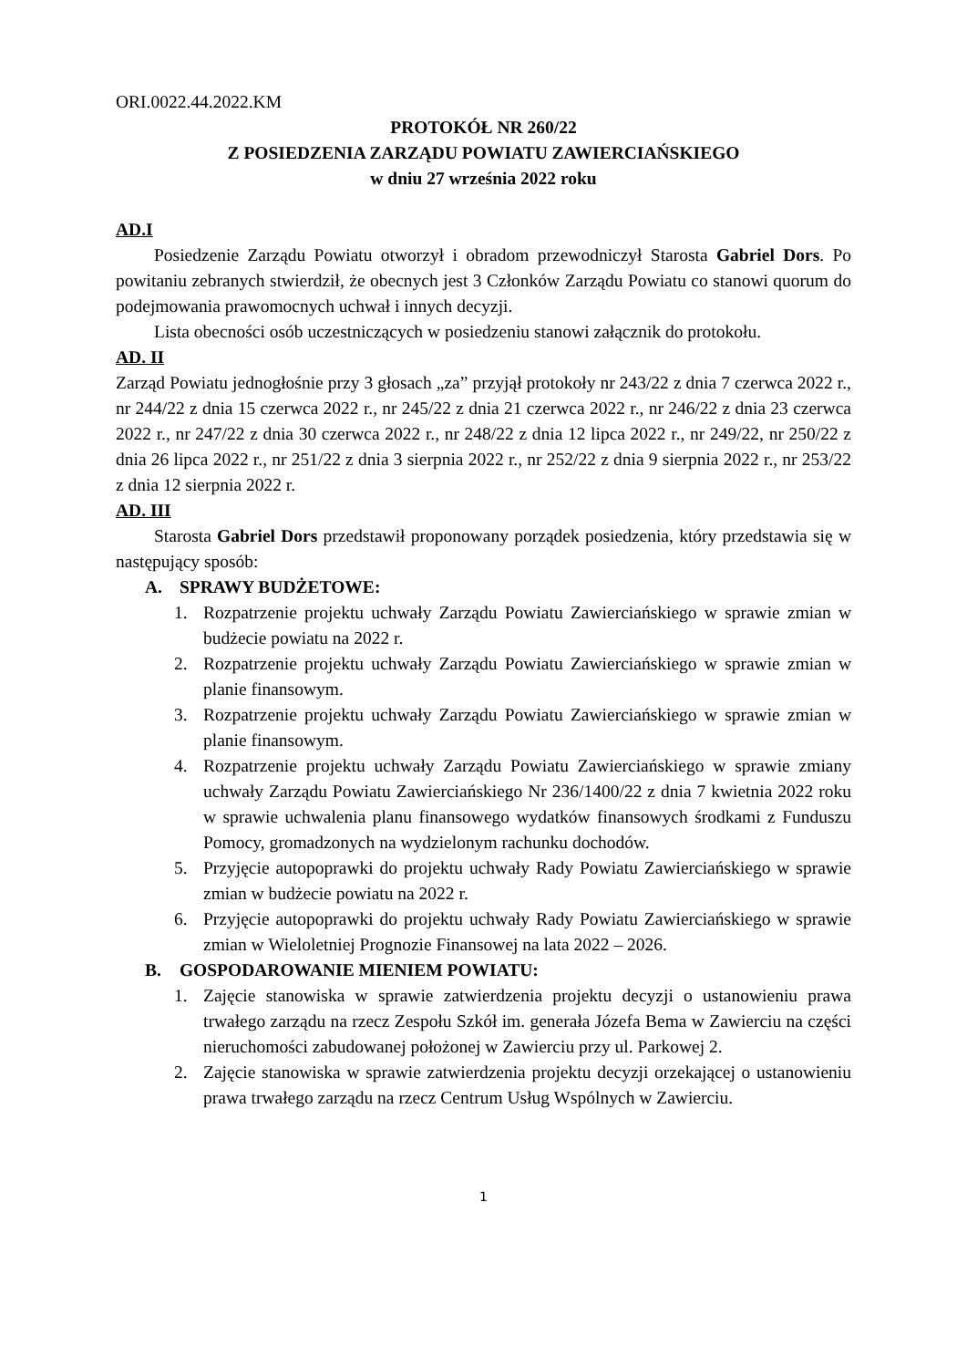ORI.0022.44.2022.KM
PROTOKÓŁ NR 260/22
Z POSIEDZENIA ZARZĄDU POWIATU ZAWIERCIAŃSKIEGO
w dniu 27 września 2022 roku
AD.I
Posiedzenie Zarządu Powiatu otworzył i obradom przewodniczył Starosta Gabriel Dors. Po powitaniu zebranych stwierdził, że obecnych jest 3 Członków Zarządu Powiatu co stanowi quorum do podejmowania prawomocnych uchwał i innych decyzji.
Lista obecności osób uczestniczących w posiedzeniu stanowi załącznik do protokołu.
AD. II
Zarząd Powiatu jednogłośnie przy 3 głosach „za” przyjął protokoły nr 243/22 z dnia 7 czerwca 2022 r., nr 244/22 z dnia 15 czerwca 2022 r., nr 245/22 z dnia 21 czerwca 2022 r., nr 246/22 z dnia 23 czerwca 2022 r., nr 247/22 z dnia 30 czerwca 2022 r., nr 248/22 z dnia 12 lipca 2022 r., nr 249/22, nr 250/22 z dnia 26 lipca 2022 r., nr 251/22 z dnia 3 sierpnia 2022 r., nr 252/22 z dnia 9 sierpnia 2022 r., nr 253/22 z dnia 12 sierpnia 2022 r.
AD. III
Starosta Gabriel Dors przedstawił proponowany porządek posiedzenia, który przedstawia się w następujący sposób:
A. SPRAWY BUDŻETOWE:
1. Rozpatrzenie projektu uchwały Zarządu Powiatu Zawierciańskiego w sprawie zmian w budżecie powiatu na 2022 r.
2. Rozpatrzenie projektu uchwały Zarządu Powiatu Zawierciańskiego w sprawie zmian w planie finansowym.
3. Rozpatrzenie projektu uchwały Zarządu Powiatu Zawierciańskiego w sprawie zmian w planie finansowym.
4. Rozpatrzenie projektu uchwały Zarządu Powiatu Zawierciańskiego w sprawie zmiany uchwały Zarządu Powiatu Zawierciańskiego Nr 236/1400/22 z dnia 7 kwietnia 2022 roku w sprawie uchwalenia planu finansowego wydatków finansowych środkami z Funduszu Pomocy, gromadzonych na wydzielonym rachunku dochodów.
5. Przyjęcie autopoprawki do projektu uchwały Rady Powiatu Zawierciańskiego w sprawie zmian w budżecie powiatu na 2022 r.
6. Przyjęcie autopoprawki do projektu uchwały Rady Powiatu Zawierciańskiego w sprawie zmian w Wieloletniej Prognozie Finansowej na lata 2022 – 2026.
B. GOSPODAROWANIE MIENIEM POWIATU:
1. Zajęcie stanowiska w sprawie zatwierdzenia projektu decyzji o ustanowieniu prawa trwałego zarządu na rzecz Zespołu Szkół im. generała Józefa Bema w Zawierciu na części nieruchomości zabudowanej położonej w Zawierciu przy ul. Parkowej 2.
2. Zajęcie stanowiska w sprawie zatwierdzenia projektu decyzji orzekającej o ustanowieniu prawa trwałego zarządu na rzecz Centrum Usług Wspólnych w Zawierciu.
1